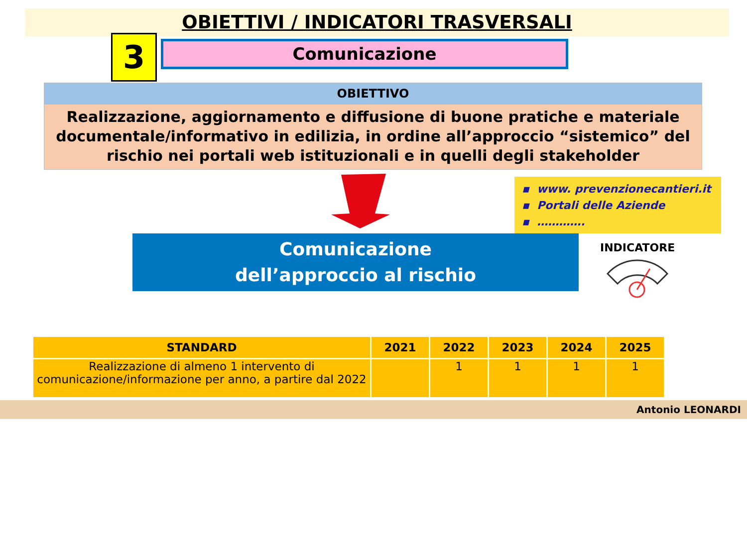OBIETTIVI / INDICATORI TRASVERSALI
3
Comunicazione
OBIETTIVO
Realizzazione, aggiornamento e diffusione di buone pratiche e materiale documentale/informativo in edilizia, in ordine all’approccio “sistemico” del rischio nei portali web istituzionali e in quelli degli stakeholder
▪ www. prevenzionecantieri.it
▪ Portali delle Aziende
▪ ………….
Comunicazione
dell’approccio al rischio
INDICATORE
| STANDARD | 2021 | 2022 | 2023 | 2024 | 2025 |
| --- | --- | --- | --- | --- | --- |
| Realizzazione di almeno 1 intervento di comunicazione/informazione per anno, a partire dal 2022 | | 1 | 1 | 1 | 1 |
Antonio LEONARDI